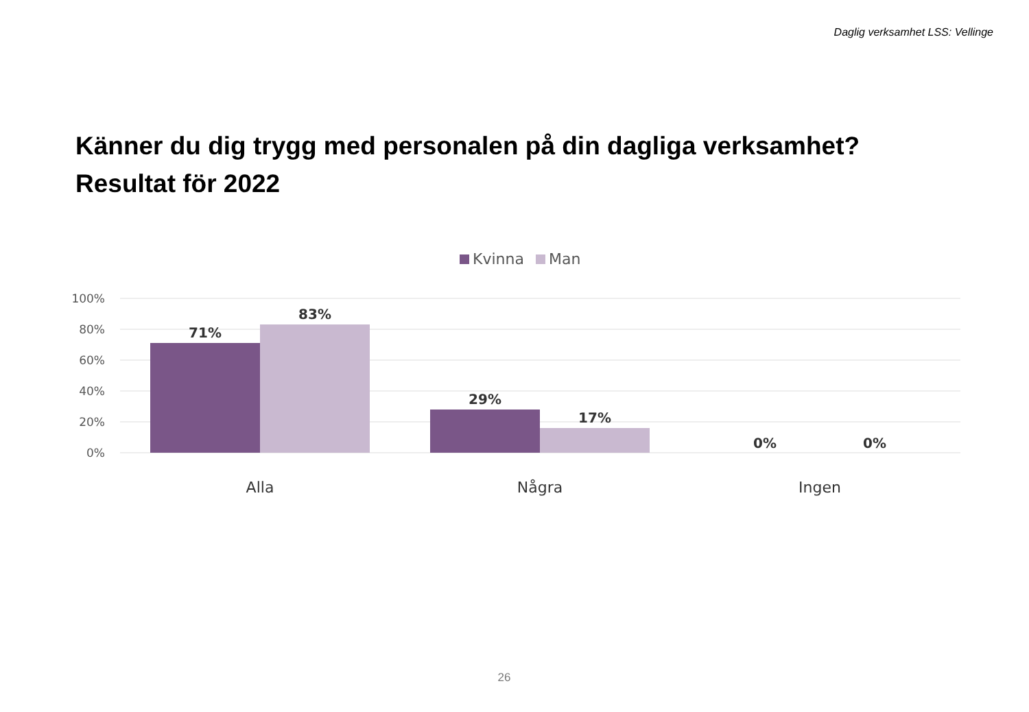Daglig verksamhet LSS: Vellinge
Känner du dig trygg med personalen på din dagliga verksamhet?
Resultat för 2022
Kvinna Man
100%
80%
60%
40%
20%
0%
71%
83%
29%
17%
0%
0%
Alla
Några
Ingen
26